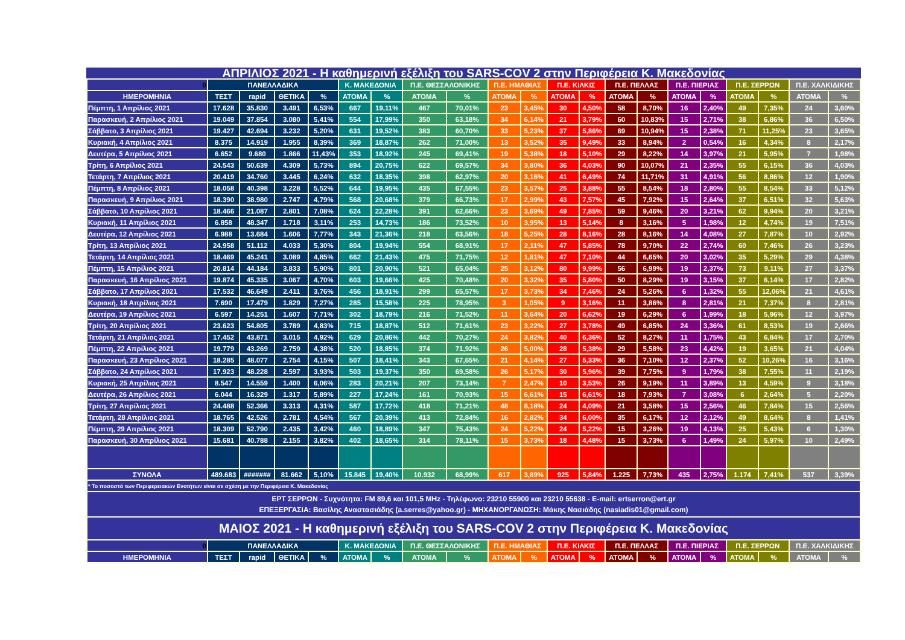ΑΠΡΙΛΙΟΣ 2021 - Η καθημερινή εξέλιξη του SARS-COV 2 στην Περιφέρεια Κ. Μακεδονίας
| 0 | ΠΑΝΕΛΛΑΔΙΚΑ | | | | Κ. ΜΑΚΕΔΟΝΙΑ | | Π.Ε. ΘΕΣΣΑΛΟΝΙΚΗΣ | | Π.Ε. ΗΜΑΘΙΑΣ | | Π.Ε. ΚΙΛΚΙΣ | | Π.Ε. ΠΕΛΛΑΣ | | Π.Ε. ΠΙΕΡΙΑΣ | | Π.Ε. ΣΕΡΡΩΝ | | Π.Ε. ΧΑΛΚΙΔΙΚΗΣ | |
| --- | --- | --- | --- | --- | --- | --- | --- | --- | --- | --- | --- | --- | --- | --- | --- | --- | --- | --- | --- | --- |
| ΗΜΕΡΟΜΗΝΙΑ | ΤΕΣΤ | rapid | ΘΕΤΙΚΑ | % | ΑΤΟΜΑ | % | ΑΤΟΜΑ | % | ΑΤΟΜΑ | % | ΑΤΟΜΑ | % | ΑΤΟΜΑ | % | ΑΤΟΜΑ | % | ΑΤΟΜΑ | % | ΑΤΟΜΑ | % |
| Πέμπτη, 1 Απρίλιος 2021 | 17.628 | 35.830 | 3.491 | 6,53% | 667 | 19,11% | 467 | 70,01% | 23 | 3,45% | 30 | 4,50% | 58 | 8,70% | 16 | 2,40% | 49 | 7,35% | 24 | 3,60% |
| Παρασκευή, 2 Απρίλιος 2021 | 19.049 | 37.854 | 3.080 | 5,41% | 554 | 17,99% | 350 | 63,18% | 34 | 6,14% | 21 | 3,79% | 60 | 10,83% | 15 | 2,71% | 38 | 6,86% | 36 | 6,50% |
| Σάββατο, 3 Απρίλιος 2021 | 19.427 | 42.694 | 3.232 | 5,20% | 631 | 19,52% | 383 | 60,70% | 33 | 5,23% | 37 | 5,86% | 69 | 10,94% | 15 | 2,38% | 71 | 11,25% | 23 | 3,65% |
| Κυριακή, 4 Απρίλιος 2021 | 8.375 | 14.919 | 1.955 | 8,39% | 369 | 18,87% | 262 | 71,00% | 13 | 3,52% | 35 | 9,49% | 33 | 8,94% | 2 | 0,54% | 16 | 4,34% | 8 | 2,17% |
| Δευτέρα, 5 Απρίλιος 2021 | 6.652 | 9.680 | 1.866 | 11,43% | 353 | 18,92% | 245 | 69,41% | 19 | 5,38% | 18 | 5,10% | 29 | 8,22% | 14 | 3,97% | 21 | 5,95% | 7 | 1,98% |
| Τρίτη, 6 Απρίλιος 2021 | 24.543 | 50.639 | 4.309 | 5,73% | 894 | 20,75% | 622 | 69,57% | 34 | 3,80% | 36 | 4,03% | 90 | 10,07% | 21 | 2,35% | 55 | 6,15% | 36 | 4,03% |
| Τετάρτη, 7 Απρίλιος 2021 | 20.419 | 34.760 | 3.445 | 6,24% | 632 | 18,35% | 398 | 62,97% | 20 | 3,16% | 41 | 6,49% | 74 | 11,71% | 31 | 4,91% | 56 | 8,86% | 12 | 1,90% |
| Πέμπτη, 8 Απρίλιος 2021 | 18.058 | 40.398 | 3.228 | 5,52% | 644 | 19,95% | 435 | 67,55% | 23 | 3,57% | 25 | 3,88% | 55 | 8,54% | 18 | 2,80% | 55 | 8,54% | 33 | 5,12% |
| Παρασκευή, 9 Απρίλιος 2021 | 18.390 | 38.980 | 2.747 | 4,79% | 568 | 20,68% | 379 | 66,73% | 17 | 2,99% | 43 | 7,57% | 45 | 7,92% | 15 | 2,64% | 37 | 6,51% | 32 | 5,63% |
| Σάββατο, 10 Απρίλιος 2021 | 18.466 | 21.087 | 2.801 | 7,08% | 624 | 22,28% | 391 | 62,66% | 23 | 3,69% | 49 | 7,85% | 59 | 9,46% | 20 | 3,21% | 62 | 9,94% | 20 | 3,21% |
| Κυριακή, 11 Απρίλιος 2021 | 6.858 | 48.347 | 1.718 | 3,11% | 253 | 14,73% | 186 | 73,52% | 10 | 3,95% | 13 | 5,14% | 8 | 3,16% | 5 | 1,98% | 12 | 4,74% | 19 | 7,51% |
| Δευτέρα, 12 Απρίλιος 2021 | 6.988 | 13.684 | 1.606 | 7,77% | 343 | 21,36% | 218 | 63,56% | 18 | 5,25% | 28 | 8,16% | 28 | 8,16% | 14 | 4,08% | 27 | 7,87% | 10 | 2,92% |
| Τρίτη, 13 Απρίλιος 2021 | 24.958 | 51.112 | 4.033 | 5,30% | 804 | 19,94% | 554 | 68,91% | 17 | 2,11% | 47 | 5,85% | 78 | 9,70% | 22 | 2,74% | 60 | 7,46% | 26 | 3,23% |
| Τετάρτη, 14 Απρίλιος 2021 | 18.469 | 45.241 | 3.089 | 4,85% | 662 | 21,43% | 475 | 71,75% | 12 | 1,81% | 47 | 7,10% | 44 | 6,65% | 20 | 3,02% | 35 | 5,29% | 29 | 4,38% |
| Πέμπτη, 15 Απρίλιος 2021 | 20.814 | 44.184 | 3.833 | 5,90% | 801 | 20,90% | 521 | 65,04% | 25 | 3,12% | 80 | 9,99% | 56 | 6,99% | 19 | 2,37% | 73 | 9,11% | 27 | 3,37% |
| Παρασκευή, 16 Απρίλιος 2021 | 19.874 | 45.335 | 3.067 | 4,70% | 603 | 19,66% | 425 | 70,48% | 20 | 3,32% | 35 | 5,80% | 50 | 8,29% | 19 | 3,15% | 37 | 6,14% | 17 | 2,82% |
| Σάββατο, 17 Απρίλιος 2021 | 17.532 | 46.649 | 2.411 | 3,76% | 456 | 18,91% | 299 | 65,57% | 17 | 3,73% | 34 | 7,46% | 24 | 5,26% | 6 | 1,32% | 55 | 12,06% | 21 | 4,61% |
| Κυριακή, 18 Απρίλιος 2021 | 7.690 | 17.479 | 1.829 | 7,27% | 285 | 15,58% | 225 | 78,95% | 3 | 1,05% | 9 | 3,16% | 11 | 3,86% | 8 | 2,81% | 21 | 7,37% | 8 | 2,81% |
| Δευτέρα, 19 Απρίλιος 2021 | 6.597 | 14.251 | 1.607 | 7,71% | 302 | 18,79% | 216 | 71,52% | 11 | 3,64% | 20 | 6,62% | 19 | 6,29% | 6 | 1,99% | 18 | 5,96% | 12 | 3,97% |
| Τρίτη, 20 Απρίλιος 2021 | 23.623 | 54.805 | 3.789 | 4,83% | 715 | 18,87% | 512 | 71,61% | 23 | 3,22% | 27 | 3,78% | 49 | 6,85% | 24 | 3,36% | 61 | 8,53% | 19 | 2,66% |
| Τετάρτη, 21 Απρίλιος 2021 | 17.452 | 43.871 | 3.015 | 4,92% | 629 | 20,86% | 442 | 70,27% | 24 | 3,82% | 40 | 6,36% | 52 | 8,27% | 11 | 1,75% | 43 | 6,84% | 17 | 2,70% |
| Πέμπτη, 22 Απρίλιος 2021 | 19.779 | 43.269 | 2.759 | 4,38% | 520 | 18,85% | 374 | 71,92% | 26 | 5,00% | 28 | 5,38% | 29 | 5,58% | 23 | 4,42% | 19 | 3,65% | 21 | 4,04% |
| Παρασκευή, 23 Απρίλιος 2021 | 18.285 | 48.077 | 2.754 | 4,15% | 507 | 18,41% | 343 | 67,65% | 21 | 4,14% | 27 | 5,33% | 36 | 7,10% | 12 | 2,37% | 52 | 10,26% | 16 | 3,16% |
| Σάββατο, 24 Απρίλιος 2021 | 17.923 | 48.228 | 2.597 | 3,93% | 503 | 19,37% | 350 | 69,58% | 26 | 5,17% | 30 | 5,96% | 39 | 7,75% | 9 | 1,79% | 38 | 7,55% | 11 | 2,19% |
| Κυριακή, 25 Απρίλιος 2021 | 8.547 | 14.559 | 1.400 | 6,06% | 283 | 20,21% | 207 | 73,14% | 7 | 2,47% | 10 | 3,53% | 26 | 9,19% | 11 | 3,89% | 13 | 4,59% | 9 | 3,18% |
| Δευτέρα, 26 Απρίλιος 2021 | 6.044 | 16.329 | 1.317 | 5,89% | 227 | 17,24% | 161 | 70,93% | 15 | 6,61% | 15 | 6,61% | 18 | 7,93% | 7 | 3,08% | 6 | 2,64% | 5 | 2,20% |
| Τρίτη, 27 Απρίλιος 2021 | 24.488 | 52.366 | 3.313 | 4,31% | 587 | 17,72% | 418 | 71,21% | 48 | 8,18% | 24 | 4,09% | 21 | 3,58% | 15 | 2,56% | 46 | 7,84% | 15 | 2,56% |
| Τετάρτη, 28 Απρίλιος 2021 | 18.765 | 42.526 | 2.781 | 4,54% | 567 | 20,39% | 413 | 72,84% | 16 | 2,82% | 34 | 6,00% | 35 | 6,17% | 12 | 2,12% | 49 | 8,64% | 8 | 1,41% |
| Πέμπτη, 29 Απρίλιος 2021 | 18.309 | 52.790 | 2.435 | 3,42% | 460 | 18,89% | 347 | 75,43% | 24 | 5,22% | 24 | 5,22% | 15 | 3,26% | 19 | 4,13% | 25 | 5,43% | 6 | 1,30% |
| Παρασκευή, 30 Απρίλιος 2021 | 15.681 | 40.788 | 2.155 | 3,82% | 402 | 18,65% | 314 | 78,11% | 15 | 3,73% | 18 | 4,48% | 15 | 3,73% | 6 | 1,49% | 24 | 5,97% | 10 | 2,49% |
| ΣΥΝΟΛΑ | 489.683 | ####### | 81.662 | 5,10% | 15.845 | 19,40% | 10.932 | 68,99% | 617 | 3,89% | 925 | 5,84% | 1.225 | 7,73% | 435 | 2,75% | 1.174 | 7,41% | 537 | 3,39% |
| * Το ποσοστό των Περιφερειακών Ενοτήτων είναι σε σχέση με την Περιφέρεια Κ. Μακεδονίας | | | | | | | | | | | | | | | | | | | | |
| ΕΡΤ ΣΕΡΡΩΝ - Συχνότητα: FM 89,6 και 101,5 MHz - Τηλέφωνο: 23210 55900 και 23210 55638 - E-mail: ertserron@ert.gr ΕΠΕΞΕΡΓΑΣΙΑ: Βασίλης Αναστασιάδης (a.serres@yahoo.gr) - ΜΗΧΑΝΟΡΓΑΝΩΣΗ: Μάκης Νασιάδης (nasiadis01@gmail.com) | | | | | | | | | | | | | | | | | | | | |
| ΜΑΙΟΣ 2021 - Η καθημερινή εξέλιξη του SARS-COV 2 στην Περιφέρεια Κ. Μακεδονίας | | | | | | | | | | | | | | | | | | | | |
| 0 | ΠΑΝΕΛΛΑΔΙΚΑ | | | | Κ. ΜΑΚΕΔΟΝΙΑ | | Π.Ε. ΘΕΣΣΑΛΟΝΙΚΗΣ | | Π.Ε. ΗΜΑΘΙΑΣ | | Π.Ε. ΚΙΛΚΙΣ | | Π.Ε. ΠΕΛΛΑΣ | | Π.Ε. ΠΙΕΡΙΑΣ | | Π.Ε. ΣΕΡΡΩΝ | | Π.Ε. ΧΑΛΚΙΔΙΚΗΣ | |
| ΗΜΕΡΟΜΗΝΙΑ | ΤΕΣΤ | rapid | ΘΕΤΙΚΑ | % | ΑΤΟΜΑ | % | ΑΤΟΜΑ | % | ΑΤΟΜΑ | % | ΑΤΟΜΑ | % | ΑΤΟΜΑ | % | ΑΤΟΜΑ | % | ΑΤΟΜΑ | % | ΑΤΟΜΑ | % |